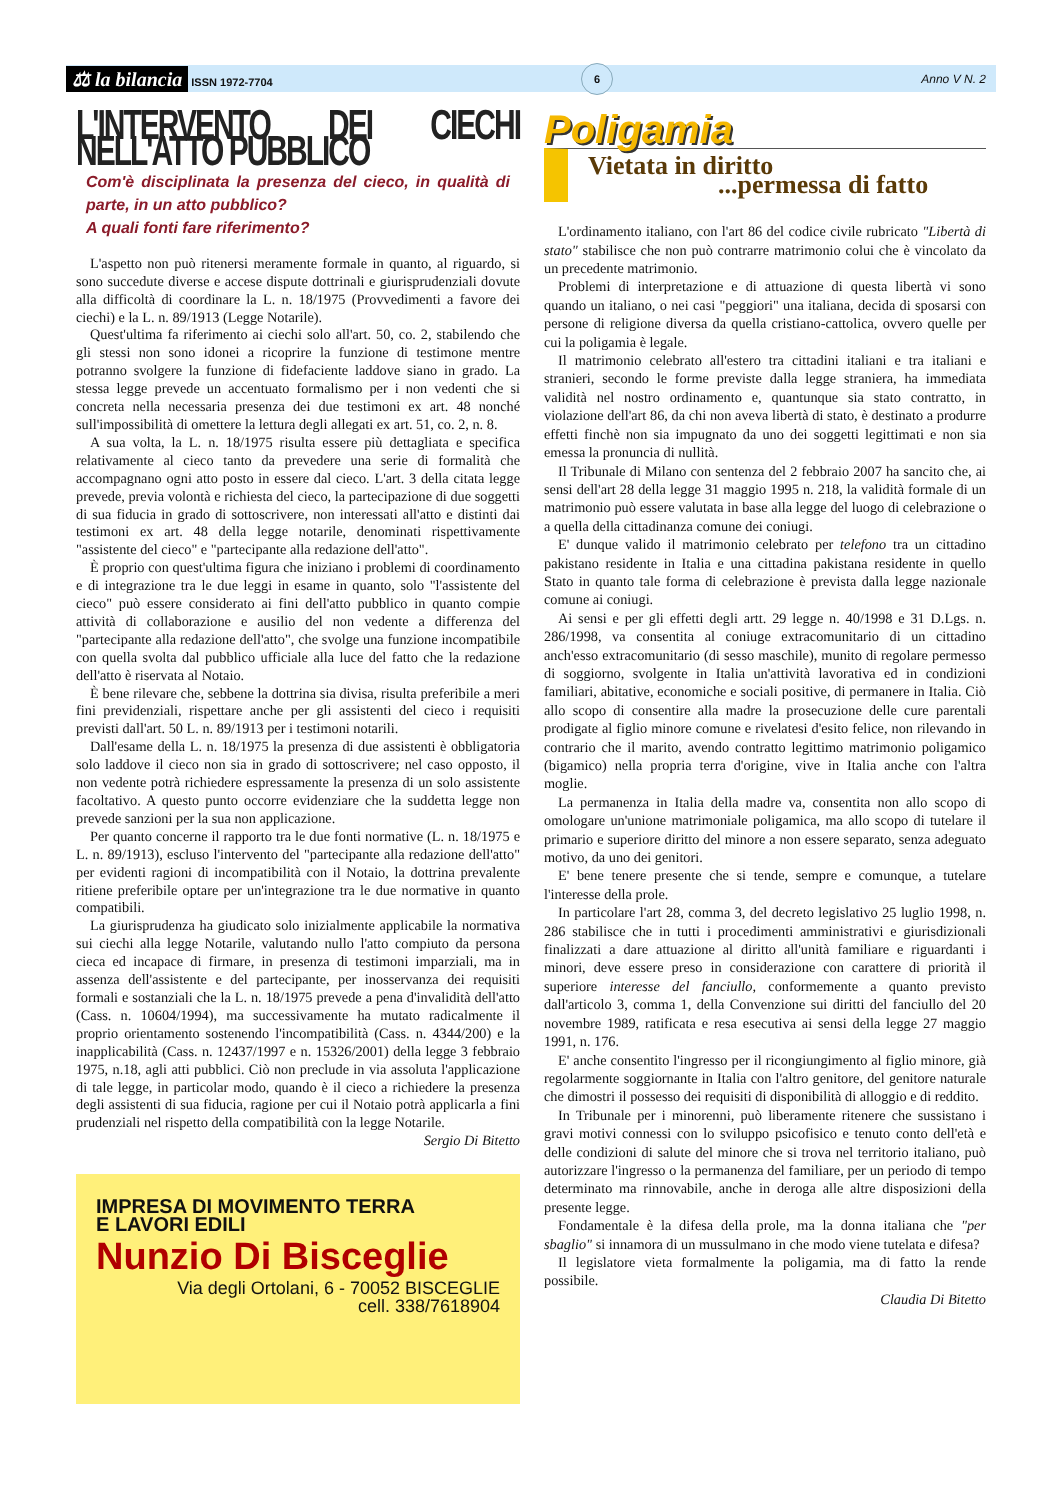⚖ la bilancia ISSN 1972-7704 6 Anno V N. 2
L'INTERVENTO DEI CIECHI NELL'ATTO PUBBLICO
Com'è disciplinata la presenza del cieco, in qualità di parte, in un atto pubblico?
A quali fonti fare riferimento?
L'aspetto non può ritenersi meramente formale in quanto, al riguardo, si sono succedute diverse e accese dispute dottrinali e giurisprudenziali dovute alla difficoltà di coordinare la L. n. 18/1975 (Provvedimenti a favore dei ciechi) e la L. n. 89/1913 (Legge Notarile).
Quest'ultima fa riferimento ai ciechi solo all'art. 50, co. 2, stabilendo che gli stessi non sono idonei a ricoprire la funzione di testimone mentre potranno svolgere la funzione di fidefaciente laddove siano in grado. La stessa legge prevede un accentuato formalismo per i non vedenti che si concreta nella necessaria presenza dei due testimoni ex art. 48 nonché sull'impossibilità di omettere la lettura degli allegati ex art. 51, co. 2, n. 8.
A sua volta, la L. n. 18/1975 risulta essere più dettagliata e specifica relativamente al cieco tanto da prevedere una serie di formalità che accompagnano ogni atto posto in essere dal cieco. L'art. 3 della citata legge prevede, previa volontà e richiesta del cieco, la partecipazione di due soggetti di sua fiducia in grado di sottoscrivere, non interessati all'atto e distinti dai testimoni ex art. 48 della legge notarile, denominati rispettivamente "assistente del cieco" e "partecipante alla redazione dell'atto".
È proprio con quest'ultima figura che iniziano i problemi di coordinamento e di integrazione tra le due leggi in esame in quanto, solo "l'assistente del cieco" può essere considerato ai fini dell'atto pubblico in quanto compie attività di collaborazione e ausilio del non vedente a differenza del "partecipante alla redazione dell'atto", che svolge una funzione incompatibile con quella svolta dal pubblico ufficiale alla luce del fatto che la redazione dell'atto è riservata al Notaio.
È bene rilevare che, sebbene la dottrina sia divisa, risulta preferibile a meri fini previdenziali, rispettare anche per gli assistenti del cieco i requisiti previsti dall'art. 50 L. n. 89/1913 per i testimoni notarili.
Dall'esame della L. n. 18/1975 la presenza di due assistenti è obbligatoria solo laddove il cieco non sia in grado di sottoscrivere; nel caso opposto, il non vedente potrà richiedere espressamente la presenza di un solo assistente facoltativo. A questo punto occorre evidenziare che la suddetta legge non prevede sanzioni per la sua non applicazione.
Per quanto concerne il rapporto tra le due fonti normative (L. n. 18/1975 e L. n. 89/1913), escluso l'intervento del "partecipante alla redazione dell'atto" per evidenti ragioni di incompatibilità con il Notaio, la dottrina prevalente ritiene preferibile optare per un'integrazione tra le due normative in quanto compatibili.
La giurisprudenza ha giudicato solo inizialmente applicabile la normativa sui ciechi alla legge Notarile, valutando nullo l'atto compiuto da persona cieca ed incapace di firmare, in presenza di testimoni imparziali, ma in assenza dell'assistente e del partecipante, per inosservanza dei requisiti formali e sostanziali che la L. n. 18/1975 prevede a pena d'invalidità dell'atto (Cass. n. 10604/1994), ma successivamente ha mutato radicalmente il proprio orientamento sostenendo l'incompatibilità (Cass. n. 4344/200) e la inapplicabilità (Cass. n. 12437/1997 e n. 15326/2001) della legge 3 febbraio 1975, n.18, agli atti pubblici. Ciò non preclude in via assoluta l'applicazione di tale legge, in particolar modo, quando è il cieco a richiedere la presenza degli assistenti di sua fiducia, ragione per cui il Notaio potrà applicarla a fini prudenziali nel rispetto della compatibilità con la legge Notarile.
Sergio Di Bitetto
IMPRESA DI MOVIMENTO TERRA
E LAVORI EDILI
Nunzio Di Bisceglie
Via degli Ortolani, 6 - 70052 BISCEGLIE
cell. 338/7618904
Poligamia
Vietata in diritto
...permessa di fatto
L'ordinamento italiano, con l'art 86 del codice civile rubricato "Libertà di stato" stabilisce che non può contrarre matrimonio colui che è vincolato da un precedente matrimonio.
Problemi di interpretazione e di attuazione di questa libertà vi sono quando un italiano, o nei casi "peggiori" una italiana, decida di sposarsi con persone di religione diversa da quella cristiano-cattolica, ovvero quelle per cui la poligamia è legale.
Il matrimonio celebrato all'estero tra cittadini italiani e tra italiani e stranieri, secondo le forme previste dalla legge straniera, ha immediata validità nel nostro ordinamento e, quantunque sia stato contratto, in violazione dell'art 86, da chi non aveva libertà di stato, è destinato a produrre effetti finchè non sia impugnato da uno dei soggetti legittimati e non sia emessa la pronuncia di nullità.
Il Tribunale di Milano con sentenza del 2 febbraio 2007 ha sancito che, ai sensi dell'art 28 della legge 31 maggio 1995 n. 218, la validità formale di un matrimonio può essere valutata in base alla legge del luogo di celebrazione o a quella della cittadinanza comune dei coniugi.
E' dunque valido il matrimonio celebrato per telefono tra un cittadino pakistano residente in Italia e una cittadina pakistana residente in quello Stato in quanto tale forma di celebrazione è prevista dalla legge nazionale comune ai coniugi.
Ai sensi e per gli effetti degli artt. 29 legge n. 40/1998 e 31 D.Lgs. n. 286/1998, va consentita al coniuge extracomunitario di un cittadino anch'esso extracomunitario (di sesso maschile), munito di regolare permesso di soggiorno, svolgente in Italia un'attività lavorativa ed in condizioni familiari, abitative, economiche e sociali positive, di permanere in Italia. Ciò allo scopo di consentire alla madre la prosecuzione delle cure parentali prodigate al figlio minore comune e rivelatesi d'esito felice, non rilevando in contrario che il marito, avendo contratto legittimo matrimonio poligamico (bigamico) nella propria terra d'origine, vive in Italia anche con l'altra moglie.
La permanenza in Italia della madre va, consentita non allo scopo di omologare un'unione matrimoniale poligamica, ma allo scopo di tutelare il primario e superiore diritto del minore a non essere separato, senza adeguato motivo, da uno dei genitori.
E' bene tenere presente che si tende, sempre e comunque, a tutelare l'interesse della prole.
In particolare l'art 28, comma 3, del decreto legislativo 25 luglio 1998, n. 286 stabilisce che in tutti i procedimenti amministrativi e giurisdizionali finalizzati a dare attuazione al diritto all'unità familiare e riguardanti i minori, deve essere preso in considerazione con carattere di priorità il superiore interesse del fanciullo, conformemente a quanto previsto dall'articolo 3, comma 1, della Convenzione sui diritti del fanciullo del 20 novembre 1989, ratificata e resa esecutiva ai sensi della legge 27 maggio 1991, n. 176.
E' anche consentito l'ingresso per il ricongiungimento al figlio minore, già regolarmente soggiornante in Italia con l'altro genitore, del genitore naturale che dimostri il possesso dei requisiti di disponibilità di alloggio e di reddito.
In Tribunale per i minorenni, può liberamente ritenere che sussistano i gravi motivi connessi con lo sviluppo psicofisico e tenuto conto dell'età e delle condizioni di salute del minore che si trova nel territorio italiano, può autorizzare l'ingresso o la permanenza del familiare, per un periodo di tempo determinato ma rinnovabile, anche in deroga alle altre disposizioni della presente legge.
Fondamentale è la difesa della prole, ma la donna italiana che "per sbaglio" si innamora di un mussulmano in che modo viene tutelata e difesa?
Il legislatore vieta formalmente la poligamia, ma di fatto la rende possibile.
Claudia Di Bitetto